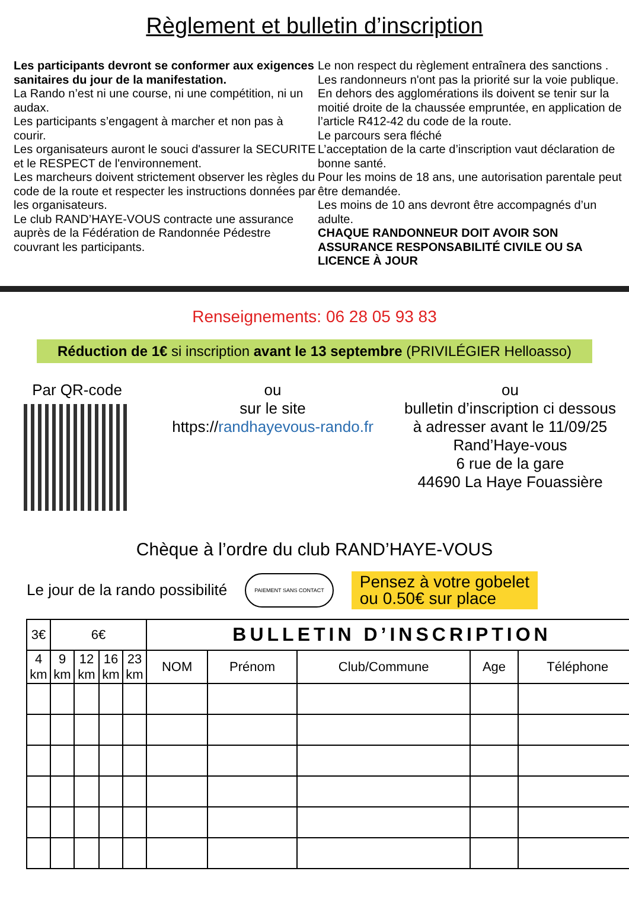Règlement et bulletin d’inscription
Les participants devront se conformer aux exigences sanitaires du jour de la manifestation.
La Rando n’est ni une course, ni une compétition, ni un audax.
Les participants s’engagent à marcher et non pas à courir.
Les organisateurs auront le souci d'assurer la SECURITE et le RESPECT de l'environnement.
Les marcheurs doivent strictement observer les règles du code de la route et respecter les instructions données par les organisateurs.
Le club RAND’HAYE-VOUS contracte une assurance auprès de la Fédération de Randonnée Pédestre couvrant les participants.
Le non respect du règlement entraînera des sanctions .
Les randonneurs n'ont pas la priorité sur la voie publique. En dehors des agglomérations ils doivent se tenir sur la moitié droite de la chaussée empruntée, en application de l’article R412-42 du code de la route.
Le parcours sera fléché
L’acceptation de la carte d’inscription vaut déclaration de bonne santé.
Pour les moins de 18 ans, une autorisation parentale peut être demandée.
Les moins de 10 ans devront être accompagnés d’un adulte.
CHAQUE RANDONNEUR DOIT AVOIR SON ASSURANCE RESPONSABILITÉ CIVILE OU SA LICENCE À JOUR
Renseignements: 06 28 05 93 83
Réduction de 1€ si inscription avant le 13 septembre (PRIVILÉGIER Helloasso)
Par QR-code ou
sur le site
https://randhayevous-rando.fr
ou
bulletin d’inscription ci dessous
à adresser avant le 11/09/25
Rand’Haye-vous
6 rue de la gare
44690 La Haye Fouassière
Chèque à l’ordre du club RAND’HAYE-VOUS
Le jour de la rando possibilité PAIEMENT SANS CONTACT Pensez à votre gobelet
ou 0.50€ sur place
| 3€ | 6€ | | | | BULLETIN D’INSCRIPTION | | | | |
| 4 km | 9 km | 12 km | 16 km | 23 km | NOM | Prénom | Club/Commune | Age | Téléphone |